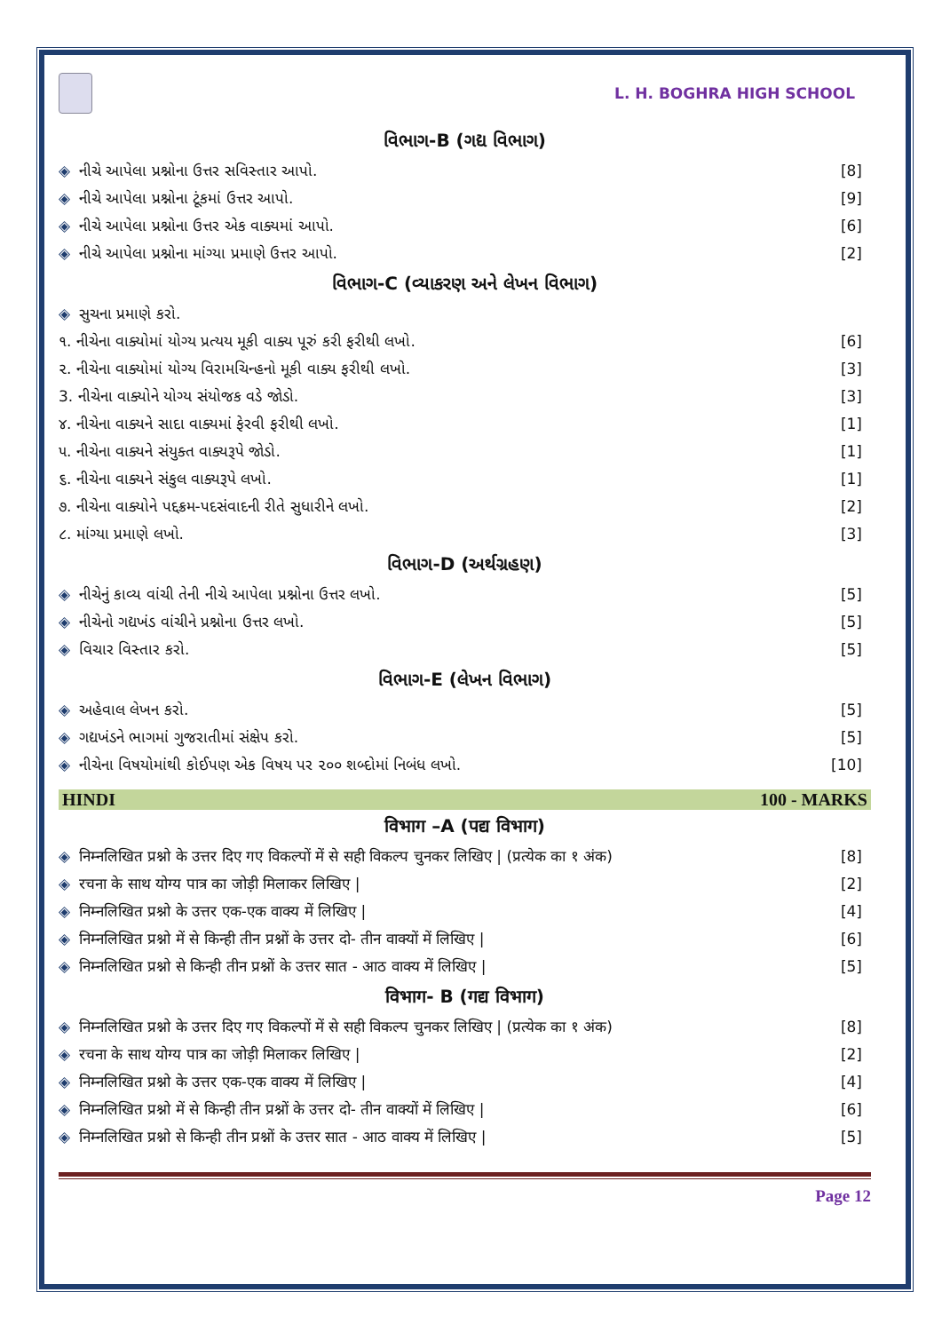L. H. BOGHRA HIGH SCHOOL
વિભાગ-B (ગદ્ય વિભાગ)
◈ નીચે આપેલા પ્રશ્નોના ઉત્તર સવિસ્તાર આપો. [8]
◈ નીચે આપેલા પ્રશ્નોના ટૂંકમાં ઉત્તર આપો. [9]
◈ નીચે આપેલા પ્રશ્નોના ઉત્તર એક વાક્યમાં આપો. [6]
◈ નીચે આપેલા પ્રશ્નોના માંગ્યા પ્રમાણે ઉત્તર આપો. [2]
વિભાગ-C (વ્યાકરણ અને લેખન વિભાગ)
◈ સુચના પ્રમાણે કરો.
૧. નીચેના વાક્યોમાં યોગ્ય પ્રત્યય મૂકી વાક્ય પૂરું કરી ફરીથી લખો. [6]
૨. નીચેના વાક્યોમાં યોગ્ય વિરામચિન્હનો મૂકી વાક્ય ફરીથી લખો. [3]
3. નીચેના વાક્યોને યોગ્ય સંયોજક વડે જોડો. [3]
૪. નીચેના વાક્યને સાદા વાક્યમાં ફેરવી ફરીથી લખો. [1]
૫. નીચેના વાક્યને સંયુક્ત વાક્યરૂપે જોડો. [1]
૬. નીચેના વાક્યને સંકુલ વાક્યરૂપે લખો. [1]
૭. નીચેના વાક્યોને પદ્દક્રમ-પદસંવાદની રીતે સુધારીને લખો. [2]
૮. માંગ્યા પ્રમાણે લખો. [3]
વિભાગ-D (અર્થગ્રહણ)
◈ નીચેનું કાવ્ય વાંચી તેની નીચે આપેલા પ્રશ્નોના ઉત્તર લખો. [5]
◈ નીચેનો ગદ્યખંડ વાંચીને પ્રશ્નોના ઉત્તર લખો. [5]
◈ વિચાર વિસ્તાર કરો. [5]
વિભાગ-E (લેખન વિભાગ)
◈ અહેવાલ લેખન કરો. [5]
◈ ગદ્યખંડને ભાગમાં ગુજરાતીમાં સંક્ષેપ કરો. [5]
◈ નીચેના વિષયોમાંથી કોઈપણ એક વિષય પર ૨૦૦ શબ્દોમાં નિબંધ લખો. [10]
HINDI 100 - MARKS
विभाग –A (पद्य विभाग)
◈ निम्नलिखित प्रश्नो के उत्तर दिए गए विकल्पों में से सही विकल्प चुनकर लिखिए | (प्रत्येक का १ अंक) [8]
◈ रचना के साथ योग्य पात्र का जोड़ी मिलाकर लिखिए | [2]
◈ निम्नलिखित प्रश्नो के उत्तर एक-एक वाक्य में लिखिए | [4]
◈ निम्नलिखित प्रश्नो में से किन्ही तीन प्रश्नों के उत्तर दो- तीन वाक्यों में लिखिए | [6]
◈ निम्नलिखित प्रश्नो से किन्ही तीन प्रश्नों के उत्तर सात - आठ वाक्य में लिखिए | [5]
विभाग- B (गद्य विभाग)
◈ निम्नलिखित प्रश्नो के उत्तर दिए गए विकल्पों में से सही विकल्प चुनकर लिखिए | (प्रत्येक का १ अंक) [8]
◈ रचना के साथ योग्य पात्र का जोड़ी मिलाकर लिखिए | [2]
◈ निम्नलिखित प्रश्नो के उत्तर एक-एक वाक्य में लिखिए | [4]
◈ निम्नलिखित प्रश्नो में से किन्ही तीन प्रश्नों के उत्तर दो- तीन वाक्यों में लिखिए | [6]
◈ निम्नलिखित प्रश्नो से किन्ही तीन प्रश्नों के उत्तर सात - आठ वाक्य में लिखिए | [5]
Page 12